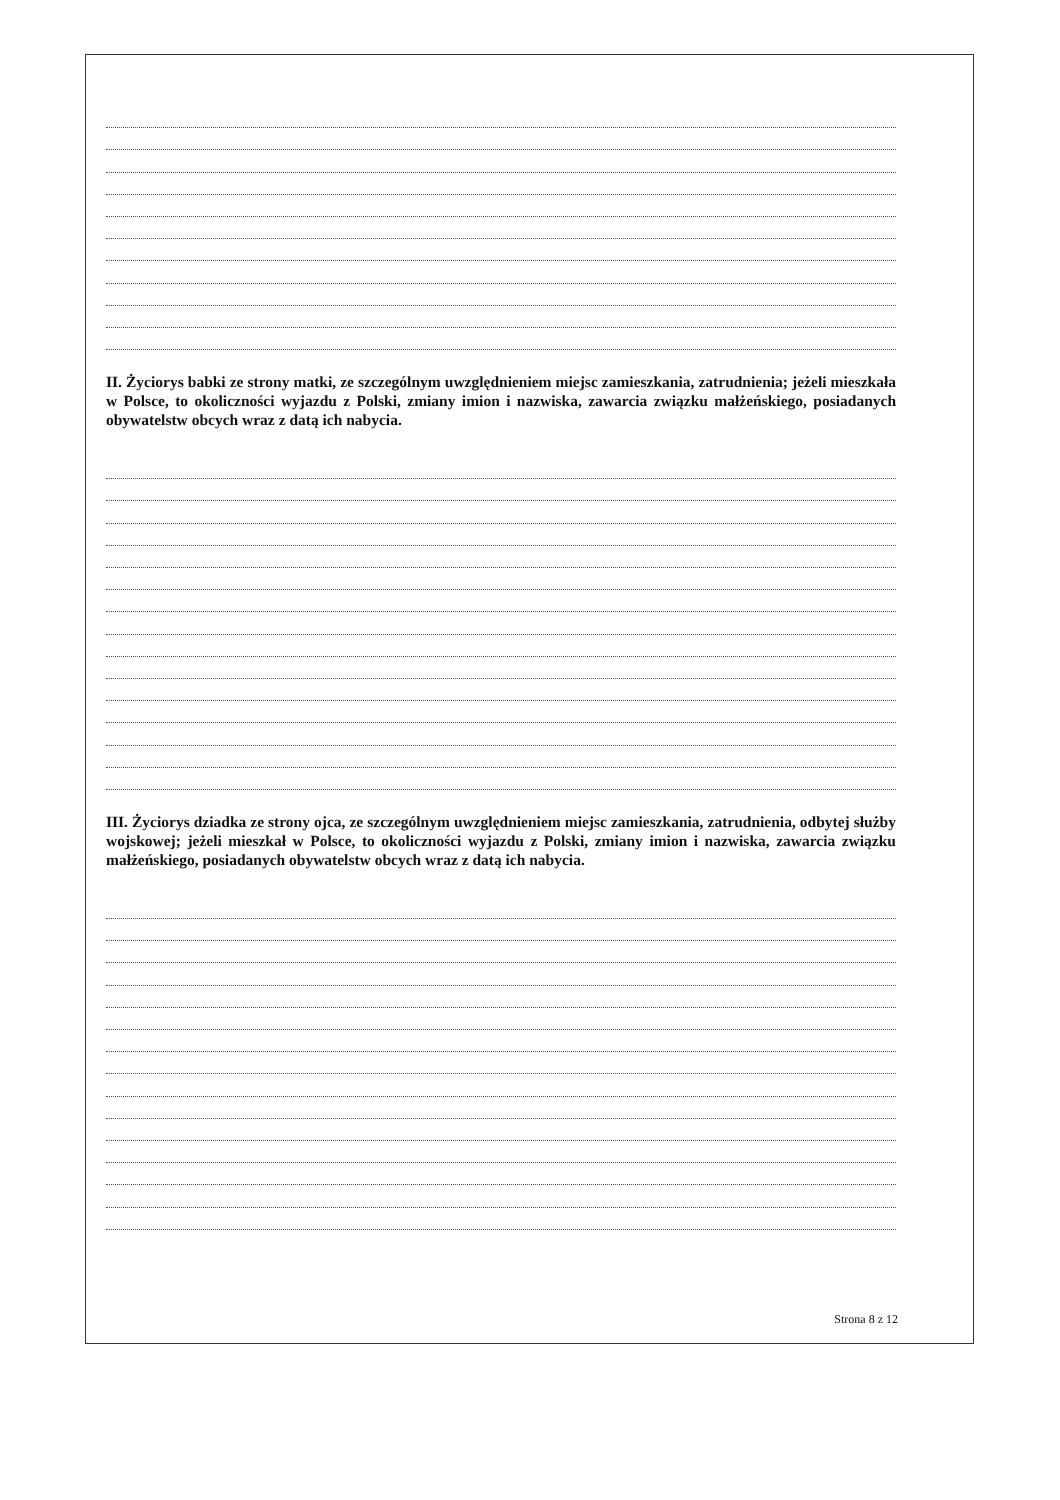II. Życiorys babki ze strony matki, ze szczególnym uwzględnieniem miejsc zamieszkania, zatrudnienia; jeżeli mieszkała w Polsce, to okoliczności wyjazdu z Polski, zmiany imion i nazwiska, zawarcia związku małżeńskiego, posiadanych obywatelstw obcych wraz z datą ich nabycia.
III. Życiorys dziadka ze strony ojca, ze szczególnym uwzględnieniem miejsc zamieszkania, zatrudnienia, odbytej służby wojskowej; jeżeli mieszkał w Polsce, to okoliczności wyjazdu z Polski, zmiany imion i nazwiska, zawarcia związku małżeńskiego, posiadanych obywatelstw obcych wraz z datą ich nabycia.
Strona 8 z 12